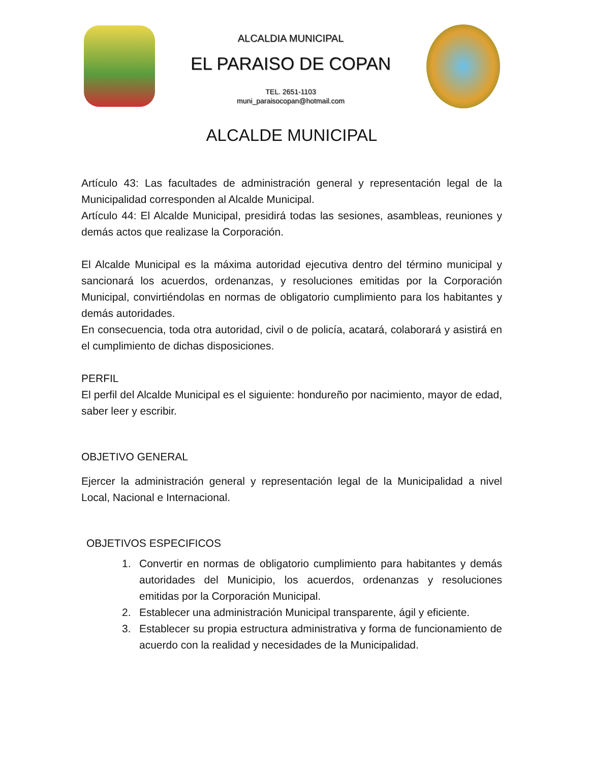ALCALDIA MUNICIPAL
EL PARAISO DE COPAN
TEL. 2651-1103
muni_paraisocopan@hotmail.com
ALCALDE MUNICIPAL
Artículo 43: Las facultades de administración general y representación legal de la Municipalidad corresponden al Alcalde Municipal.
Artículo 44: El Alcalde Municipal, presidirá todas las sesiones, asambleas, reuniones y demás actos que realizase la Corporación.
El Alcalde Municipal es la máxima autoridad ejecutiva dentro del término municipal y sancionará los acuerdos, ordenanzas, y resoluciones emitidas por la Corporación Municipal, convirtiéndolas en normas de obligatorio cumplimiento para los habitantes y demás autoridades.
En consecuencia, toda otra autoridad, civil o de policía, acatará, colaborará y asistirá en el cumplimiento de dichas disposiciones.
PERFIL
El perfil del Alcalde Municipal es el siguiente: hondureño por nacimiento, mayor de edad, saber leer y escribir.
OBJETIVO GENERAL
Ejercer la administración general y representación legal de la Municipalidad a nivel Local, Nacional e Internacional.
OBJETIVOS ESPECIFICOS
1. Convertir en normas de obligatorio cumplimiento para habitantes y demás autoridades del Municipio, los acuerdos, ordenanzas y resoluciones emitidas por la Corporación Municipal.
2. Establecer una administración Municipal transparente, ágil y eficiente.
3. Establecer su propia estructura administrativa y forma de funcionamiento de acuerdo con la realidad y necesidades de la Municipalidad.